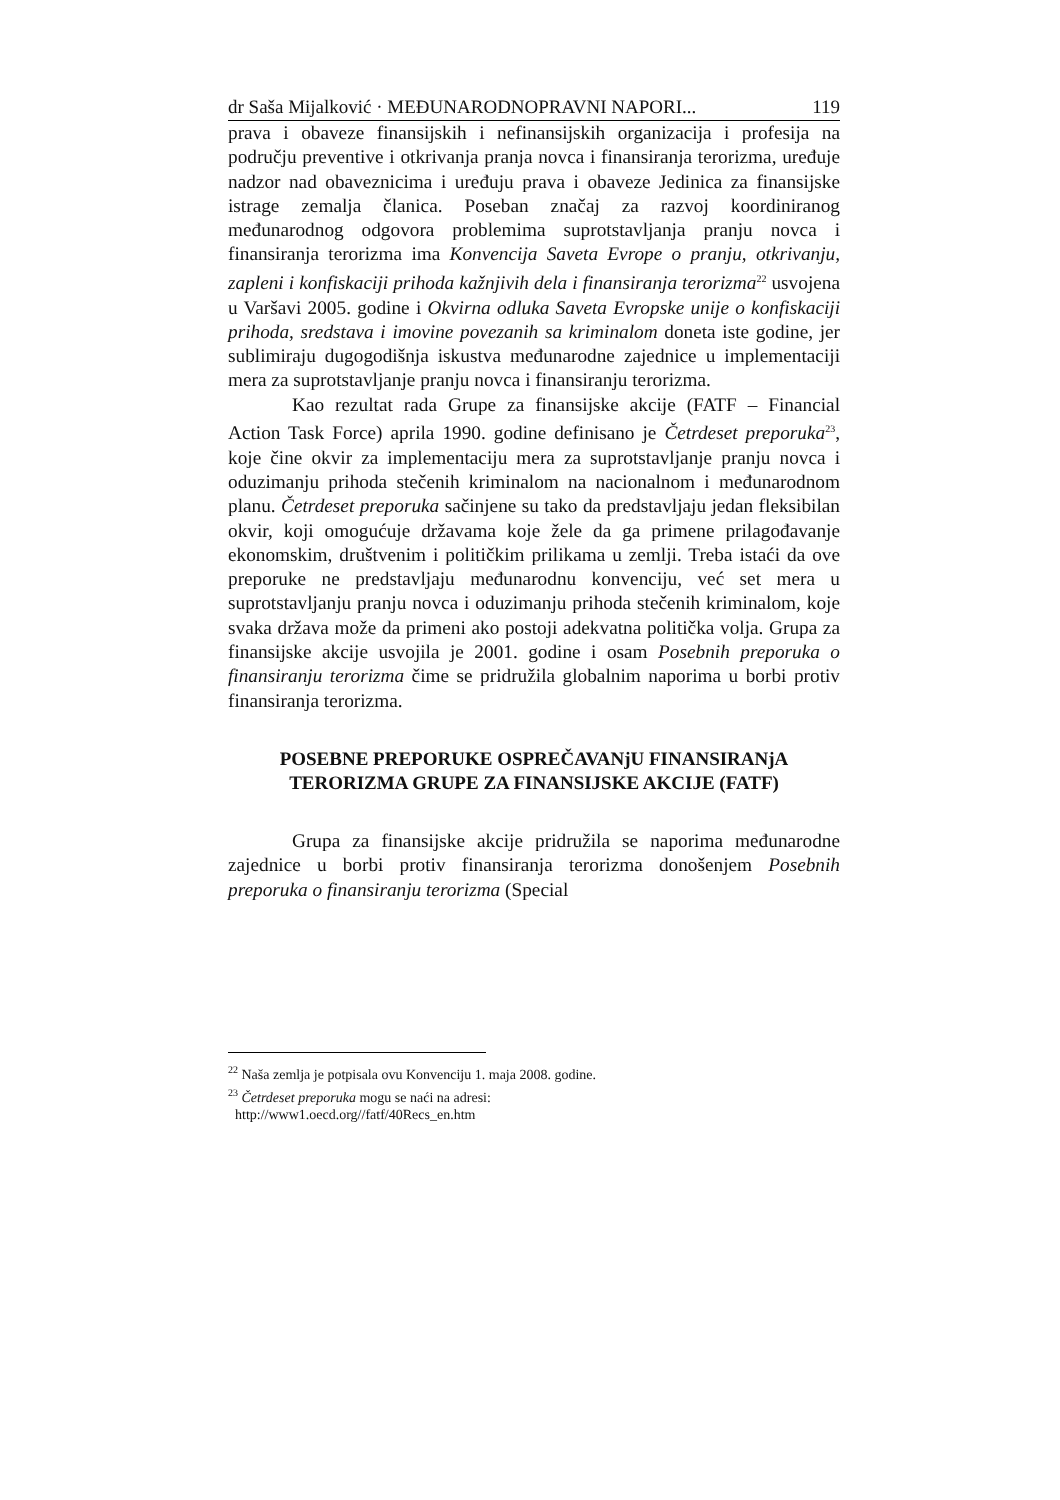dr Saša Mijalković · MEĐUNARODNOPRAVNI NAPORI... 119
prava i obaveze finansijskih i nefinansijskih organizacija i profesija na području preventive i otkrivanja pranja novca i finansiranja terorizma, uređuje nadzor nad obaveznicima i uređuju prava i obaveze Jedinica za finansijske istrage zemalja članica. Poseban značaj za razvoj koordiniranog međunarodnog odgovora problemima suprotstavljanja pranju novca i finansiranja terorizma ima Konvencija Saveta Evrope o pranju, otkrivanju, zapleni i konfiskaciji prihoda kažnjivih dela i finansiranja terorizma<sup>22</sup> usvojena u Varšavi 2005. godine i Okvirna odluka Saveta Evropske unije o konfiskaciji prihoda, sredstava i imovine povezanih sa kriminalom doneta iste godine, jer sublimiraju dugogodišnja iskustva međunarodne zajednice u implementaciji mera za suprotstavljanje pranju novca i finansiranju terorizma.
Kao rezultat rada Grupe za finansijske akcije (FATF – Financial Action Task Force) aprila 1990. godine definisano je Četrdeset preporuka<sup>23</sup>, koje čine okvir za implementaciju mera za suprotstavljanje pranju novca i oduzimanju prihoda stečenih kriminalom na nacionalnom i međunarodnom planu. Četrdeset preporuka sačinjene su tako da predstavljaju jedan fleksibilan okvir, koji omogućuje državama koje žele da ga primene prilagođavanje ekonomskim, društvenim i političkim prilikama u zemlji. Treba istaći da ove preporuke ne predstavljaju međunarodnu konvenciju, već set mera u suprotstavljanju pranju novca i oduzimanju prihoda stečenih kriminalom, koje svaka država može da primeni ako postoji adekvatna politička volja. Grupa za finansijske akcije usvojila je 2001. godine i osam Posebnih preporuka o finansiranju terorizma čime se pridružila globalnim naporima u borbi protiv finansiranja terorizma.
POSEBNE PREPORUKE OSPREČAVANjU FINANSIRANjA TERORIZMA GRUPE ZA FINANSIJSKE AKCIJE (FATF)
Grupa za finansijske akcije pridružila se naporima međunarodne zajednice u borbi protiv finansiranja terorizma donošenjem Posebnih preporuka o finansiranju terorizma (Special
<sup>22</sup> Naša zemlja je potpisala ovu Konvenciju 1. maja 2008. godine.
<sup>23</sup> Četrdeset preporuka mogu se naći na adresi:
http://www1.oecd.org//fatf/40Recs_en.htm